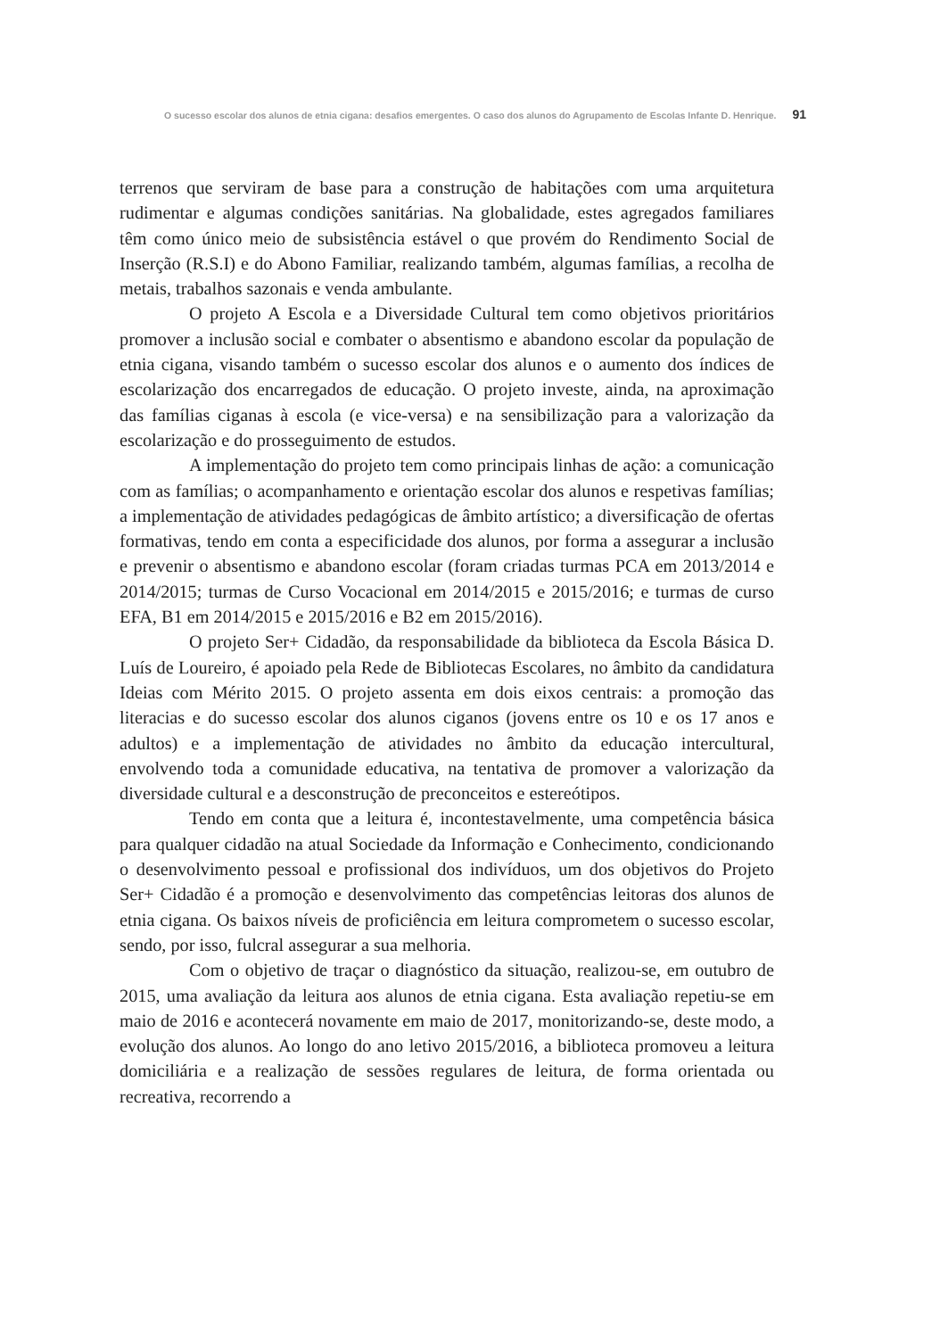O sucesso escolar dos alunos de etnia cigana: desafios emergentes. O caso dos alunos do Agrupamento de Escolas Infante D. Henrique. 91
terrenos que serviram de base para a construção de habitações com uma arquitetura rudimentar e algumas condições sanitárias. Na globalidade, estes agregados familiares têm como único meio de subsistência estável o que provém do Rendimento Social de Inserção (R.S.I) e do Abono Familiar, realizando também, algumas famílias, a recolha de metais, trabalhos sazonais e venda ambulante.
O projeto A Escola e a Diversidade Cultural tem como objetivos prioritários promover a inclusão social e combater o absentismo e abandono escolar da população de etnia cigana, visando também o sucesso escolar dos alunos e o aumento dos índices de escolarização dos encarregados de educação. O projeto investe, ainda, na aproximação das famílias ciganas à escola (e vice-versa) e na sensibilização para a valorização da escolarização e do prosseguimento de estudos.
A implementação do projeto tem como principais linhas de ação: a comunicação com as famílias; o acompanhamento e orientação escolar dos alunos e respetivas famílias; a implementação de atividades pedagógicas de âmbito artístico; a diversificação de ofertas formativas, tendo em conta a especificidade dos alunos, por forma a assegurar a inclusão e prevenir o absentismo e abandono escolar (foram criadas turmas PCA em 2013/2014 e 2014/2015; turmas de Curso Vocacional em 2014/2015 e 2015/2016; e turmas de curso EFA, B1 em 2014/2015 e 2015/2016 e B2 em 2015/2016).
O projeto Ser+ Cidadão, da responsabilidade da biblioteca da Escola Básica D. Luís de Loureiro, é apoiado pela Rede de Bibliotecas Escolares, no âmbito da candidatura Ideias com Mérito 2015. O projeto assenta em dois eixos centrais: a promoção das literacias e do sucesso escolar dos alunos ciganos (jovens entre os 10 e os 17 anos e adultos) e a implementação de atividades no âmbito da educação intercultural, envolvendo toda a comunidade educativa, na tentativa de promover a valorização da diversidade cultural e a desconstrução de preconceitos e estereótipos.
Tendo em conta que a leitura é, incontestavelmente, uma competência básica para qualquer cidadão na atual Sociedade da Informação e Conhecimento, condicionando o desenvolvimento pessoal e profissional dos indivíduos, um dos objetivos do Projeto Ser+ Cidadão é a promoção e desenvolvimento das competências leitoras dos alunos de etnia cigana. Os baixos níveis de proficiência em leitura comprometem o sucesso escolar, sendo, por isso, fulcral assegurar a sua melhoria.
Com o objetivo de traçar o diagnóstico da situação, realizou-se, em outubro de 2015, uma avaliação da leitura aos alunos de etnia cigana. Esta avaliação repetiu-se em maio de 2016 e acontecerá novamente em maio de 2017, monitorizando-se, deste modo, a evolução dos alunos. Ao longo do ano letivo 2015/2016, a biblioteca promoveu a leitura domiciliária e a realização de sessões regulares de leitura, de forma orientada ou recreativa, recorrendo a